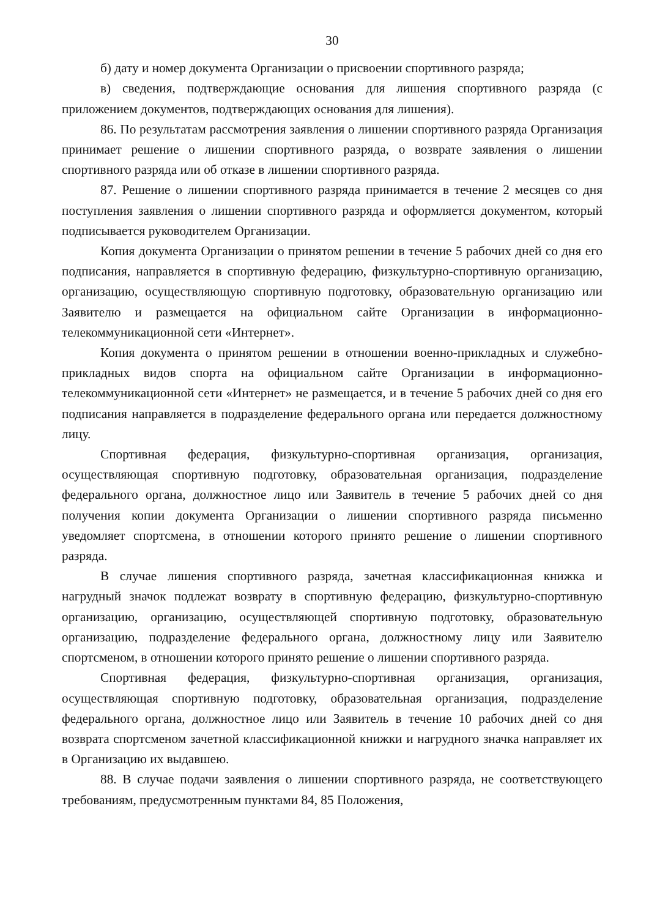30
б) дату и номер документа Организации о присвоении спортивного разряда;
в) сведения, подтверждающие основания для лишения спортивного разряда (с приложением документов, подтверждающих основания для лишения).
86. По результатам рассмотрения заявления о лишении спортивного разряда Организация принимает решение о лишении спортивного разряда, о возврате заявления о лишении спортивного разряда или об отказе в лишении спортивного разряда.
87. Решение о лишении спортивного разряда принимается в течение 2 месяцев со дня поступления заявления о лишении спортивного разряда и оформляется документом, который подписывается руководителем Организации.
Копия документа Организации о принятом решении в течение 5 рабочих дней со дня его подписания, направляется в спортивную федерацию, физкультурно-спортивную организацию, организацию, осуществляющую спортивную подготовку, образовательную организацию или Заявителю и размещается на официальном сайте Организации в информационно-телекоммуникационной сети «Интернет».
Копия документа о принятом решении в отношении военно-прикладных и служебно-прикладных видов спорта на официальном сайте Организации в информационно-телекоммуникационной сети «Интернет» не размещается, и в течение 5 рабочих дней со дня его подписания направляется в подразделение федерального органа или передается должностному лицу.
Спортивная федерация, физкультурно-спортивная организация, организация, осуществляющая спортивную подготовку, образовательная организация, подразделение федерального органа, должностное лицо или Заявитель в течение 5 рабочих дней со дня получения копии документа Организации о лишении спортивного разряда письменно уведомляет спортсмена, в отношении которого принято решение о лишении спортивного разряда.
В случае лишения спортивного разряда, зачетная классификационная книжка и нагрудный значок подлежат возврату в спортивную федерацию, физкультурно-спортивную организацию, организацию, осуществляющей спортивную подготовку, образовательную организацию, подразделение федерального органа, должностному лицу или Заявителю спортсменом, в отношении которого принято решение о лишении спортивного разряда.
Спортивная федерация, физкультурно-спортивная организация, организация, осуществляющая спортивную подготовку, образовательная организация, подразделение федерального органа, должностное лицо или Заявитель в течение 10 рабочих дней со дня возврата спортсменом зачетной классификационной книжки и нагрудного значка направляет их в Организацию их выдавшею.
88. В случае подачи заявления о лишении спортивного разряда, не соответствующего требованиям, предусмотренным пунктами 84, 85 Положения,